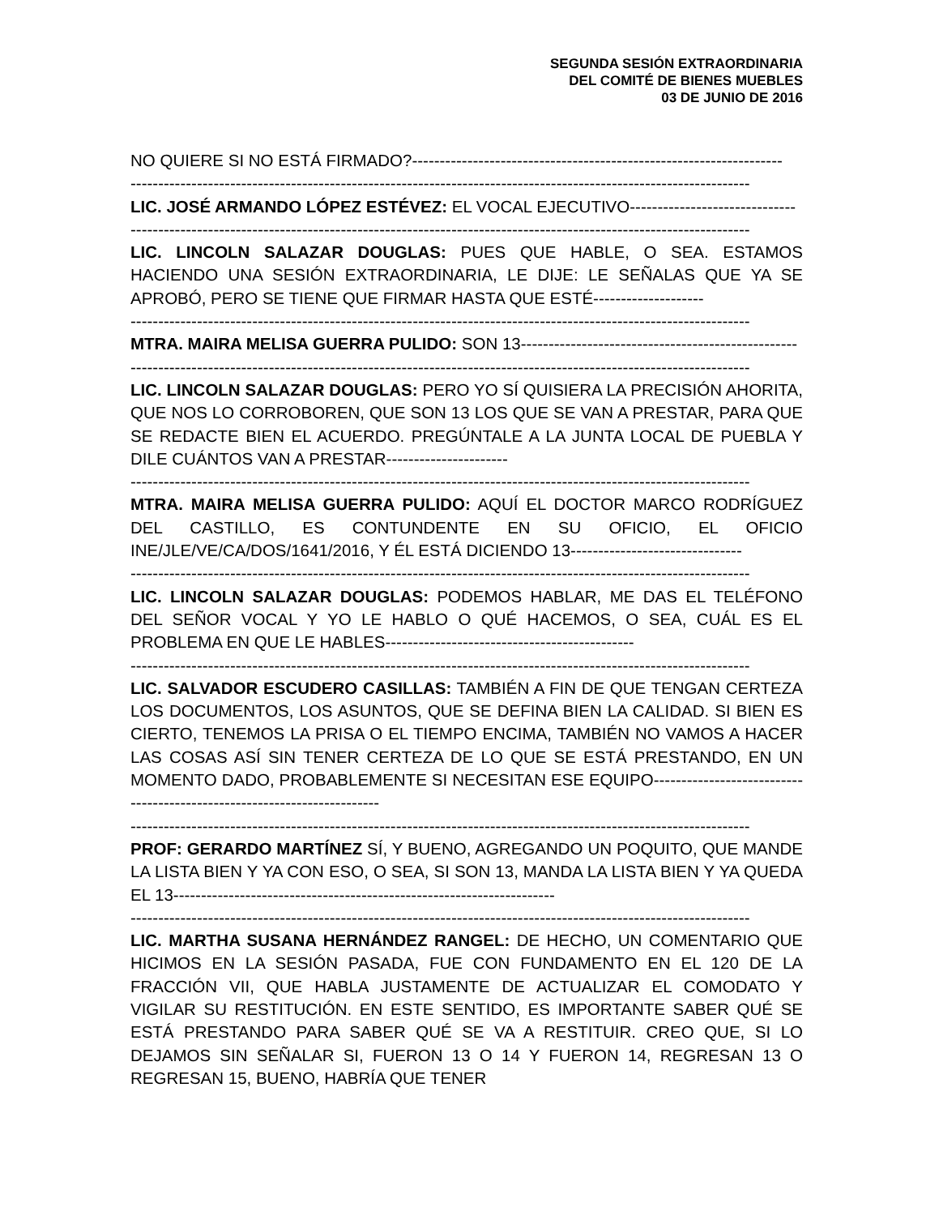SEGUNDA SESIÓN EXTRAORDINARIA
DEL COMITÉ DE BIENES MUEBLES
03 DE JUNIO DE 2016
NO QUIERE SI NO ESTÁ FIRMADO?-------------------------------------------------------------------
----------------------------------------------------------------------------------------------------------------
LIC. JOSÉ ARMANDO LÓPEZ ESTÉVEZ: EL VOCAL EJECUTIVO------------------------------
----------------------------------------------------------------------------------------------------------------
LIC. LINCOLN SALAZAR DOUGLAS: PUES QUE HABLE, O SEA. ESTAMOS HACIENDO UNA SESIÓN EXTRAORDINARIA, LE DIJE: LE SEÑALAS QUE YA SE APROBÓ, PERO SE TIENE QUE FIRMAR HASTA QUE ESTÉ--------------------
----------------------------------------------------------------------------------------------------------------
MTRA. MAIRA MELISA GUERRA PULIDO: SON 13--------------------------------------------------
----------------------------------------------------------------------------------------------------------------
LIC. LINCOLN SALAZAR DOUGLAS: PERO YO SÍ QUISIERA LA PRECISIÓN AHORITA, QUE NOS LO CORROBOREN, QUE SON 13 LOS QUE SE VAN A PRESTAR, PARA QUE SE REDACTE BIEN EL ACUERDO. PREGÚNTALE A LA JUNTA LOCAL DE PUEBLA Y DILE CUÁNTOS VAN A PRESTAR----------------------
----------------------------------------------------------------------------------------------------------------
MTRA. MAIRA MELISA GUERRA PULIDO: AQUÍ EL DOCTOR MARCO RODRÍGUEZ DEL CASTILLO, ES CONTUNDENTE EN SU OFICIO, EL OFICIO INE/JLE/VE/CA/DOS/1641/2016, Y ÉL ESTÁ DICIENDO 13-------------------------------
----------------------------------------------------------------------------------------------------------------
LIC. LINCOLN SALAZAR DOUGLAS: PODEMOS HABLAR, ME DAS EL TELÉFONO DEL SEÑOR VOCAL Y YO LE HABLO O QUÉ HACEMOS, O SEA, CUÁL ES EL PROBLEMA EN QUE LE HABLES---------------------------------------------
----------------------------------------------------------------------------------------------------------------
LIC. SALVADOR ESCUDERO CASILLAS: TAMBIÉN A FIN DE QUE TENGAN CERTEZA LOS DOCUMENTOS, LOS ASUNTOS, QUE SE DEFINA BIEN LA CALIDAD. SI BIEN ES CIERTO, TENEMOS LA PRISA O EL TIEMPO ENCIMA, TAMBIÉN NO VAMOS A HACER LAS COSAS ASÍ SIN TENER CERTEZA DE LO QUE SE ESTÁ PRESTANDO, EN UN MOMENTO DADO, PROBABLEMENTE SI NECESITAN ESE EQUIPO------------------------------------------------------------------------
----------------------------------------------------------------------------------------------------------------
PROF: GERARDO MARTÍNEZ SÍ, Y BUENO, AGREGANDO UN POQUITO, QUE MANDE LA LISTA BIEN Y YA CON ESO, O SEA, SI SON 13, MANDA LA LISTA BIEN Y YA QUEDA EL 13---------------------------------------------------------------------
----------------------------------------------------------------------------------------------------------------
LIC. MARTHA SUSANA HERNÁNDEZ RANGEL: DE HECHO, UN COMENTARIO QUE HICIMOS EN LA SESIÓN PASADA, FUE CON FUNDAMENTO EN EL 120 DE LA FRACCIÓN VII, QUE HABLA JUSTAMENTE DE ACTUALIZAR EL COMODATO Y VIGILAR SU RESTITUCIÓN. EN ESTE SENTIDO, ES IMPORTANTE SABER QUÉ SE ESTÁ PRESTANDO PARA SABER QUÉ SE VA A RESTITUIR. CREO QUE, SI LO DEJAMOS SIN SEÑALAR SI, FUERON 13 O 14 Y FUERON 14, REGRESAN 13 O REGRESAN 15, BUENO, HABRÍA QUE TENER